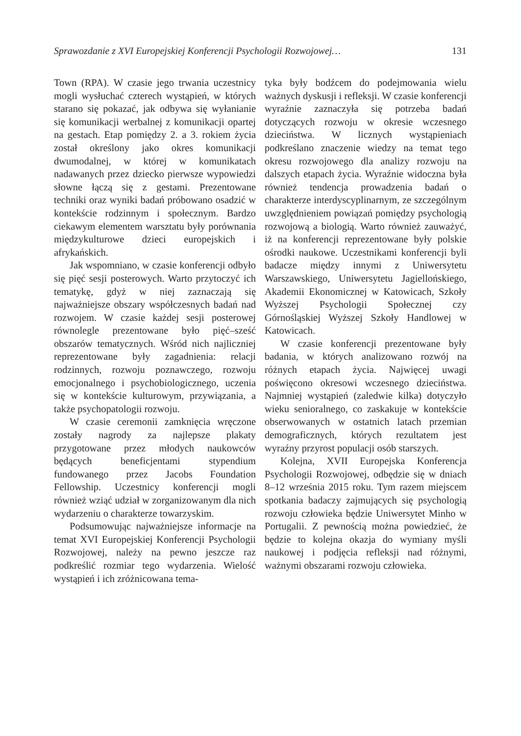Sprawozdanie z XVI Europejskiej Konferencji Psychologii Rozwojowej… 131
Town (RPA). W czasie jego trwania uczestnicy mogli wysłuchać czterech wystąpień, w których starano się pokazać, jak odbywa się wyłanianie się komunikacji werbalnej z komunikacji opartej na gestach. Etap pomiędzy 2. a 3. rokiem życia został określony jako okres komunikacji dwumodalnej, w której w komunikatach nadawanych przez dziecko pierwsze wypowiedzi słowne łączą się z gestami. Prezentowane techniki oraz wyniki badań próbowano osadzić w kontekście rodzinnym i społecznym. Bardzo ciekawym elementem warsztatu były porównania międzykulturowe dzieci europejskich i afrykańskich.
Jak wspomniano, w czasie konferencji odbyło się pięć sesji posterowych. Warto przytoczyć ich tematykę, gdyż w niej zaznaczają się najważniejsze obszary współczesnych badań nad rozwojem. W czasie każdej sesji posterowej równolegle prezentowane było pięć–sześć obszarów tematycznych. Wśród nich najliczniej reprezentowane były zagadnienia: relacji rodzinnych, rozwoju poznawczego, rozwoju emocjonalnego i psychobiologicznego, uczenia się w kontekście kulturowym, przywiązania, a także psychopatologii rozwoju.
W czasie ceremonii zamknięcia wręczone zostały nagrody za najlepsze plakaty przygotowane przez młodych naukowców będących beneficjentami stypendium fundowanego przez Jacobs Foundation Fellowship. Uczestnicy konferencji mogli również wziąć udział w zorganizowanym dla nich wydarzeniu o charakterze towarzyskim.
Podsumowując najważniejsze informacje na temat XVI Europejskiej Konferencji Psychologii Rozwojowej, należy na pewno jeszcze raz podkreślić rozmiar tego wydarzenia. Wielość wystąpień i ich zróżnicowana tema-
tyka były bodźcem do podejmowania wielu ważnych dyskusji i refleksji. W czasie konferencji wyraźnie zaznaczyła się potrzeba badań dotyczących rozwoju w okresie wczesnego dzieciństwa. W licznych wystąpieniach podkreślano znaczenie wiedzy na temat tego okresu rozwojowego dla analizy rozwoju na dalszych etapach życia. Wyraźnie widoczna była również tendencja prowadzenia badań o charakterze interdyscyplinarnym, ze szczególnym uwzględnieniem powiązań pomiędzy psychologią rozwojową a biologią. Warto również zauważyć, iż na konferencji reprezentowane były polskie ośrodki naukowe. Uczestnikami konferencji byli badacze między innymi z Uniwersytetu Warszawskiego, Uniwersytetu Jagiellońskiego, Akademii Ekonomicznej w Katowicach, Szkoły Wyższej Psychologii Społecznej czy Górnośląskiej Wyższej Szkoły Handlowej w Katowicach.
W czasie konferencji prezentowane były badania, w których analizowano rozwój na różnych etapach życia. Najwięcej uwagi poświęcono okresowi wczesnego dzieciństwa. Najmniej wystąpień (zaledwie kilka) dotyczyło wieku senioralnego, co zaskakuje w kontekście obserwowanych w ostatnich latach przemian demograficznych, których rezultatem jest wyraźny przyrost populacji osób starszych.
Kolejna, XVII Europejska Konferencja Psychologii Rozwojowej, odbędzie się w dniach 8–12 września 2015 roku. Tym razem miejscem spotkania badaczy zajmujących się psychologią rozwoju człowieka będzie Uniwersytet Minho w Portugalii. Z pewnością można powiedzieć, że będzie to kolejna okazja do wymiany myśli naukowej i podjęcia refleksji nad różnymi, ważnymi obszarami rozwoju człowieka.